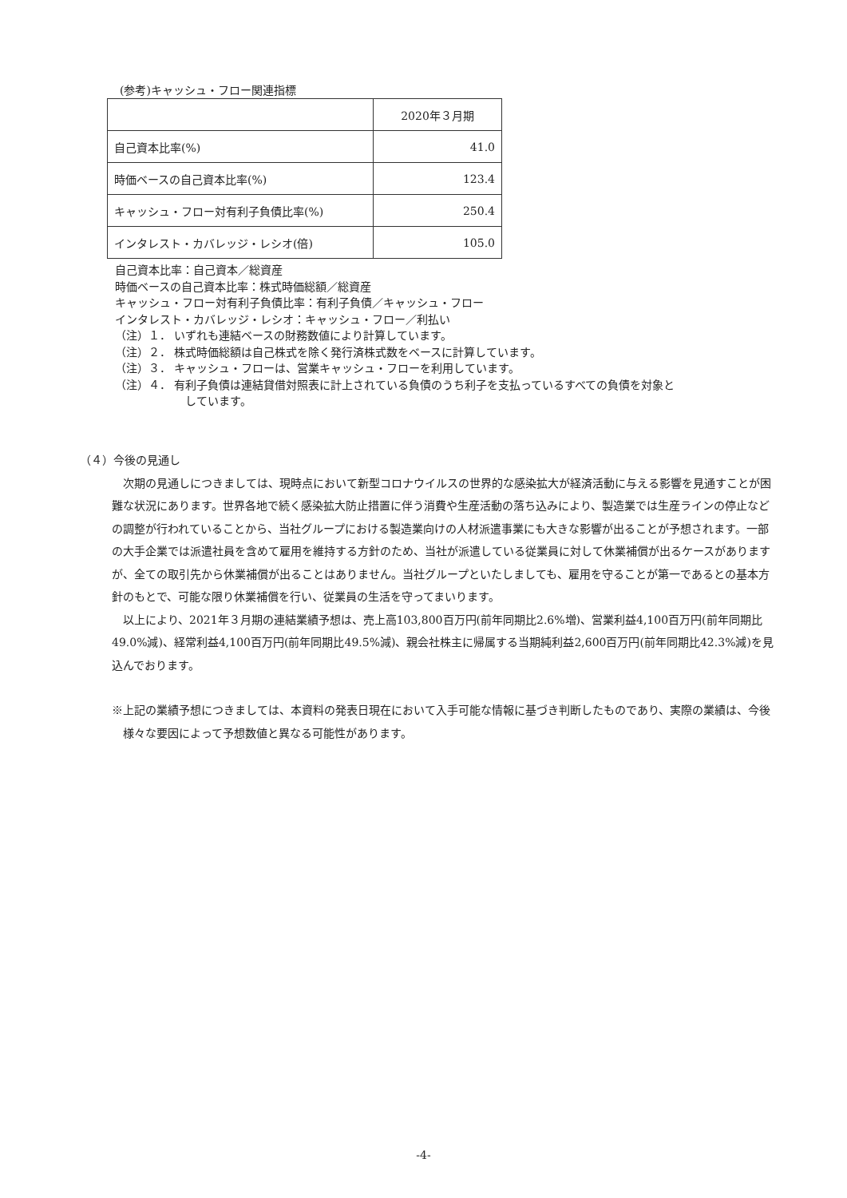(参考)キャッシュ・フロー関連指標
| | 2020年３月期 |
| 自己資本比率(%) | 41.0 |
| 時価ベースの自己資本比率(%) | 123.4 |
| キャッシュ・フロー対有利子負債比率(%) | 250.4 |
| インタレスト・カバレッジ・レシオ(倍) | 105.0 |
自己資本比率：自己資本／総資産
時価ベースの自己資本比率：株式時価総額／総資産
キャッシュ・フロー対有利子負債比率：有利子負債／キャッシュ・フロー
インタレスト・カバレッジ・レシオ：キャッシュ・フロー／利払い
（注）１． いずれも連結ベースの財務数値により計算しています。
（注）２． 株式時価総額は自己株式を除く発行済株式数をベースに計算しています。
（注）３． キャッシュ・フローは、営業キャッシュ・フローを利用しています。
（注）４． 有利子負債は連結貸借対照表に計上されている負債のうち利子を支払っているすべての負債を対象と
しています。
（４）今後の見通し
次期の見通しにつきましては、現時点において新型コロナウイルスの世界的な感染拡大が経済活動に与える影響を見通すことが困難な状況にあります。世界各地で続く感染拡大防止措置に伴う消費や生産活動の落ち込みにより、製造業では生産ラインの停止などの調整が行われていることから、当社グループにおける製造業向けの人材派遣事業にも大きな影響が出ることが予想されます。一部の大手企業では派遣社員を含めて雇用を維持する方針のため、当社が派遣している従業員に対して休業補償が出るケースがありますが、全ての取引先から休業補償が出ることはありません。当社グループといたしましても、雇用を守ることが第一であるとの基本方針のもとで、可能な限り休業補償を行い、従業員の生活を守ってまいります。
以上により、2021年３月期の連結業績予想は、売上高103,800百万円(前年同期比2.6%増)、営業利益4,100百万円(前年同期比49.0%減)、経常利益4,100百万円(前年同期比49.5%減)、親会社株主に帰属する当期純利益2,600百万円(前年同期比42.3%減)を見込んでおります。
※上記の業績予想につきましては、本資料の発表日現在において入手可能な情報に基づき判断したものであり、実際の業績は、今後様々な要因によって予想数値と異なる可能性があります。
-4-